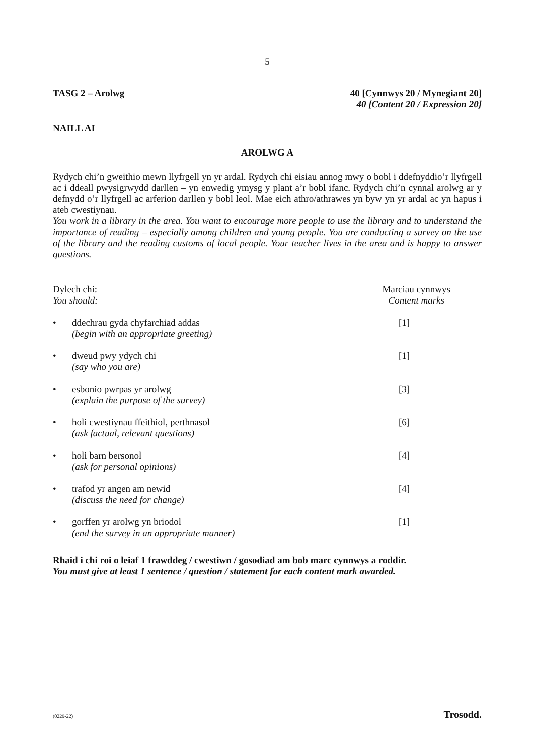5
TASG 2 – Arolwg 40 [Cynnwys 20 / Mynegiant 20]
40 [Content 20 / Expression 20]
NAILL AI
AROLWG A
Rydych chi’n gweithio mewn llyfrgell yn yr ardal. Rydych chi eisiau annog mwy o bobl i ddefnyddio’r llyfrgell ac i ddeall pwysigrwydd darllen – yn enwedig ymysg y plant a’r bobl ifanc. Rydych chi’n cynnal arolwg ar y defnydd o’r llyfrgell ac arferion darllen y bobl leol. Mae eich athro/athrawes yn byw yn yr ardal ac yn hapus i ateb cwestiynau.
You work in a library in the area. You want to encourage more people to use the library and to understand the importance of reading – especially among children and young people. You are conducting a survey on the use of the library and the reading customs of local people. Your teacher lives in the area and is happy to answer questions.
Dylech chi:
You should:
Marciau cynnwys
Content marks
• ddechrau gyda chyfarchiad addas
(begin with an appropriate greeting)
[1]
• dweud pwy ydych chi
(say who you are)
[1]
• esbonio pwrpas yr arolwg
(explain the purpose of the survey)
[3]
• holi cwestiynau ffeithiol, perthnasol
(ask factual, relevant questions)
[6]
• holi barn bersonol
(ask for personal opinions)
[4]
• trafod yr angen am newid
(discuss the need for change)
[4]
• gorffen yr arolwg yn briodol
(end the survey in an appropriate manner)
[1]
Rhaid i chi roi o leiaf 1 frawddeg / cwestiwn / gosodiad am bob marc cynnwys a roddir.
You must give at least 1 sentence / question / statement for each content mark awarded.
(0229-22) Trosodd.